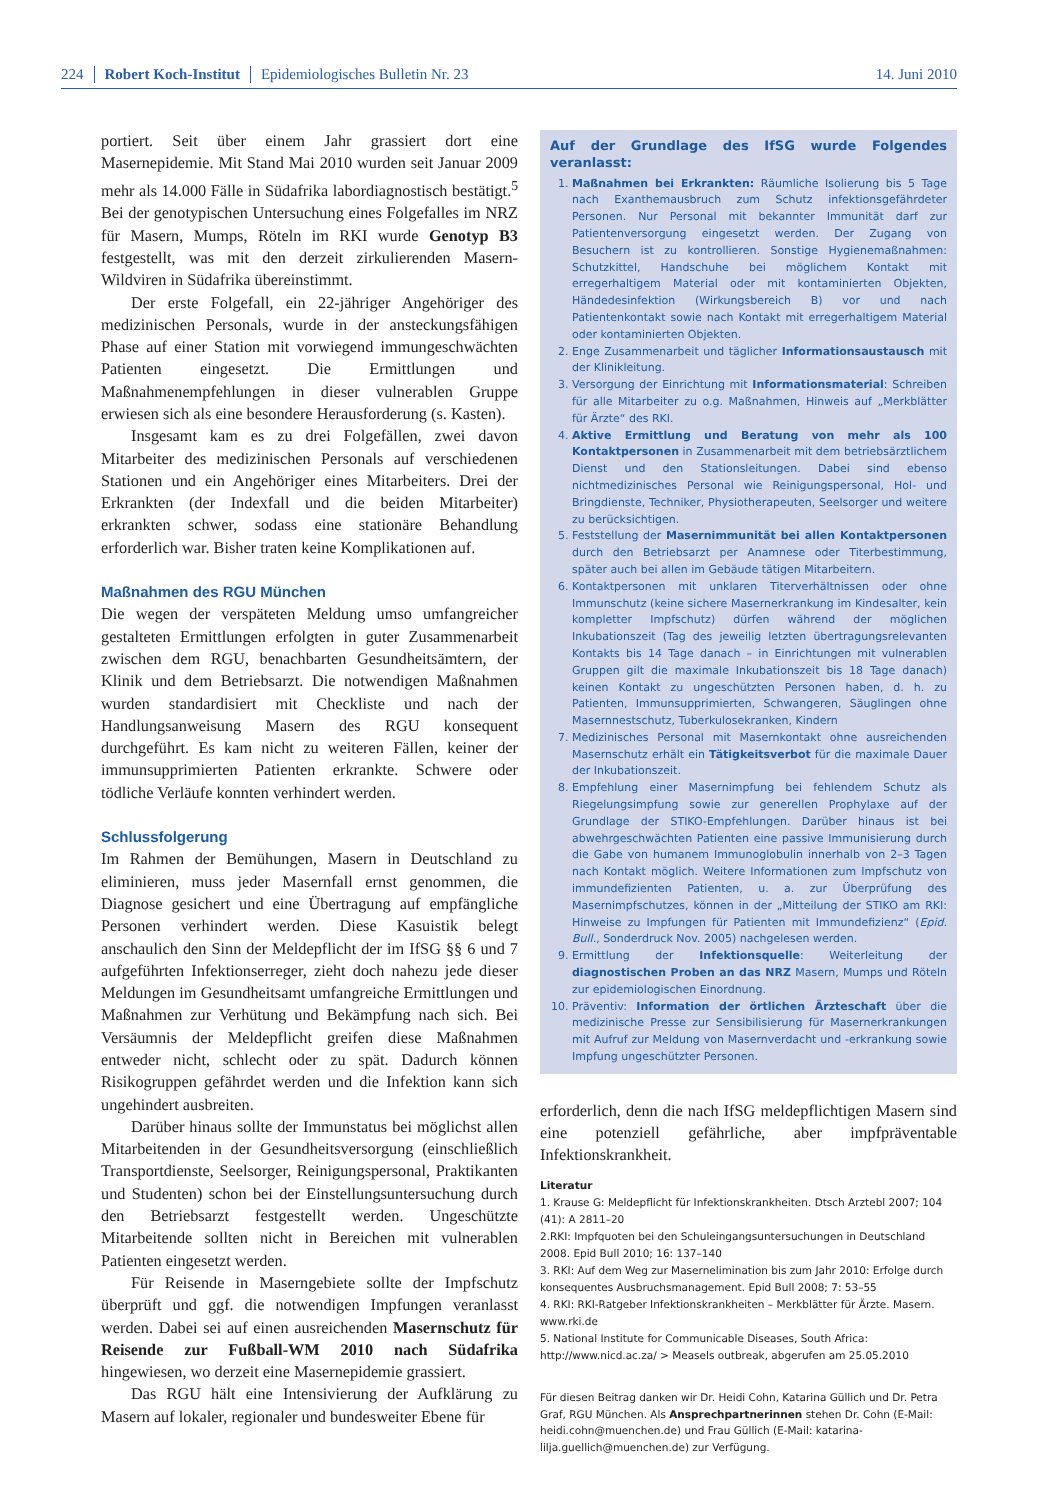224 Robert Koch-Institut Epidemiologisches Bulletin Nr. 23 14. Juni 2010
portiert. Seit über einem Jahr grassiert dort eine Masernepidemie. Mit Stand Mai 2010 wurden seit Januar 2009 mehr als 14.000 Fälle in Südafrika labordiagnostisch bestätigt.<sup>5</sup> Bei der genotypischen Untersuchung eines Folgefalles im NRZ für Masern, Mumps, Röteln im RKI wurde Genotyp B3 festgestellt, was mit den derzeit zirkulierenden Masern-Wildviren in Südafrika übereinstimmt.
Der erste Folgefall, ein 22-jähriger Angehöriger des medizinischen Personals, wurde in der ansteckungsfähigen Phase auf einer Station mit vorwiegend immungeschwächten Patienten eingesetzt. Die Ermittlungen und Maßnahmenempfehlungen in dieser vulnerablen Gruppe erwiesen sich als eine besondere Herausforderung (s. Kasten).
Insgesamt kam es zu drei Folgefällen, zwei davon Mitarbeiter des medizinischen Personals auf verschiedenen Stationen und ein Angehöriger eines Mitarbeiters. Drei der Erkrankten (der Indexfall und die beiden Mitarbeiter) erkrankten schwer, sodass eine stationäre Behandlung erforderlich war. Bisher traten keine Komplikationen auf.
Maßnahmen des RGU München
Die wegen der verspäteten Meldung umso umfangreicher gestalteten Ermittlungen erfolgten in guter Zusammenarbeit zwischen dem RGU, benachbarten Gesundheitsämtern, der Klinik und dem Betriebsarzt. Die notwendigen Maßnahmen wurden standardisiert mit Checkliste und nach der Handlungsanweisung Masern des RGU konsequent durchgeführt. Es kam nicht zu weiteren Fällen, keiner der immunsupprimierten Patienten erkrankte. Schwere oder tödliche Verläufe konnten verhindert werden.
Schlussfolgerung
Im Rahmen der Bemühungen, Masern in Deutschland zu eliminieren, muss jeder Masernfall ernst genommen, die Diagnose gesichert und eine Übertragung auf empfängliche Personen verhindert werden. Diese Kasuistik belegt anschaulich den Sinn der Meldepflicht der im IfSG §§ 6 und 7 aufgeführten Infektionserreger, zieht doch nahezu jede dieser Meldungen im Gesundheitsamt umfangreiche Ermittlungen und Maßnahmen zur Verhütung und Bekämpfung nach sich. Bei Versäumnis der Meldepflicht greifen diese Maßnahmen entweder nicht, schlecht oder zu spät. Dadurch können Risikogruppen gefährdet werden und die Infektion kann sich ungehindert ausbreiten.
Darüber hinaus sollte der Immunstatus bei möglichst allen Mitarbeitenden in der Gesundheitsversorgung (einschließlich Transportdienste, Seelsorger, Reinigungspersonal, Praktikanten und Studenten) schon bei der Einstellungsuntersuchung durch den Betriebsarzt festgestellt werden. Ungeschützte Mitarbeitende sollten nicht in Bereichen mit vulnerablen Patienten eingesetzt werden.
Für Reisende in Maserngebiete sollte der Impfschutz überprüft und ggf. die notwendigen Impfungen veranlasst werden. Dabei sei auf einen ausreichenden Masernschutz für Reisende zur Fußball-WM 2010 nach Südafrika hingewiesen, wo derzeit eine Masernepidemie grassiert.
Das RGU hält eine Intensivierung der Aufklärung zu Masern auf lokaler, regionaler und bundesweiter Ebene für
Auf der Grundlage des IfSG wurde Folgendes veranlasst:
1. Maßnahmen bei Erkrankten: Räumliche Isolierung bis 5 Tage nach Exanthemausbruch zum Schutz infektionsgefährdeter Personen. Nur Personal mit bekannter Immunität darf zur Patientenversorgung eingesetzt werden. Der Zugang von Besuchern ist zu kontrollieren. Sonstige Hygienemaßnahmen: Schutzkittel, Handschuhe bei möglichem Kontakt mit erregerhaltigem Material oder mit kontaminierten Objekten, Händedesinfektion (Wirkungsbereich B) vor und nach Patientenkontakt sowie nach Kontakt mit erregerhaltigem Material oder kontaminierten Objekten.
2. Enge Zusammenarbeit und täglicher Informationsaustausch mit der Klinikleitung.
3. Versorgung der Einrichtung mit Informationsmaterial: Schreiben für alle Mitarbeiter zu o.g. Maßnahmen, Hinweis auf „Merkblätter für Ärzte“ des RKI.
4. Aktive Ermittlung und Beratung von mehr als 100 Kontaktpersonen in Zusammenarbeit mit dem betriebsärztlichem Dienst und den Stationsleitungen. Dabei sind ebenso nichtmedizinisches Personal wie Reinigungspersonal, Hol- und Bringdienste, Techniker, Physiotherapeuten, Seelsorger und weitere zu berücksichtigen.
5. Feststellung der Masernimmunität bei allen Kontaktpersonen durch den Betriebsarzt per Anamnese oder Titerbestimmung, später auch bei allen im Gebäude tätigen Mitarbeitern.
6. Kontaktpersonen mit unklaren Titerverhältnissen oder ohne Immunschutz (keine sichere Masernerkrankung im Kindesalter, kein kompletter Impfschutz) dürfen während der möglichen Inkubationszeit (Tag des jeweilig letzten übertragungsrelevanten Kontakts bis 14 Tage danach – in Einrichtungen mit vulnerablen Gruppen gilt die maximale Inkubationszeit bis 18 Tage danach) keinen Kontakt zu ungeschützten Personen haben, d. h. zu Patienten, Immunsupprimierten, Schwangeren, Säuglingen ohne Masernnestschutz, Tuberkulosekranken, Kindern
7. Medizinisches Personal mit Masernkontakt ohne ausreichenden Masernschutz erhält ein Tätigkeitsverbot für die maximale Dauer der Inkubationszeit.
8. Empfehlung einer Masernimpfung bei fehlendem Schutz als Riegelungsimpfung sowie zur generellen Prophylaxe auf der Grundlage der STIKO-Empfehlungen. Darüber hinaus ist bei abwehrgeschwächten Patienten eine passive Immunisierung durch die Gabe von humanem Immunoglobulin innerhalb von 2–3 Tagen nach Kontakt möglich. Weitere Informationen zum Impfschutz von immundefizienten Patienten, u. a. zur Überprüfung des Masernimpfschutzes, können in der „Mitteilung der STIKO am RKI: Hinweise zu Impfungen für Patienten mit Immundefizienz“ (Epid. Bull., Sonderdruck Nov. 2005) nachgelesen werden.
9. Ermittlung der Infektionsquelle: Weiterleitung der diagnostischen Proben an das NRZ Masern, Mumps und Röteln zur epidemiologischen Einordnung.
10. Präventiv: Information der örtlichen Ärzteschaft über die medizinische Presse zur Sensibilisierung für Masernerkrankungen mit Aufruf zur Meldung von Masernverdacht und -erkrankung sowie Impfung ungeschützter Personen.
erforderlich, denn die nach IfSG meldepflichtigen Masern sind eine potenziell gefährliche, aber impfpräventable Infektionskrankheit.
Literatur
1. Krause G: Meldepflicht für Infektionskrankheiten. Dtsch Arztebl 2007; 104 (41): A 2811–20
2.RKI: Impfquoten bei den Schuleingangsuntersuchungen in Deutschland 2008. Epid Bull 2010; 16: 137–140
3. RKI: Auf dem Weg zur Masernelimination bis zum Jahr 2010: Erfolge durch konsequentes Ausbruchsmanagement. Epid Bull 2008; 7: 53–55
4. RKI: RKI-Ratgeber Infektionskrankheiten – Merkblätter für Ärzte. Masern. www.rki.de
5. National Institute for Communicable Diseases, South Africa: http://www.nicd.ac.za/ > Measels outbreak, abgerufen am 25.05.2010
Für diesen Beitrag danken wir Dr. Heidi Cohn, Katarina Güllich und Dr. Petra Graf, RGU München. Als Ansprechpartnerinnen stehen Dr. Cohn (E-Mail: heidi.cohn@muenchen.de) und Frau Güllich (E-Mail: katarina-lilja.guellich@muenchen.de) zur Verfügung.